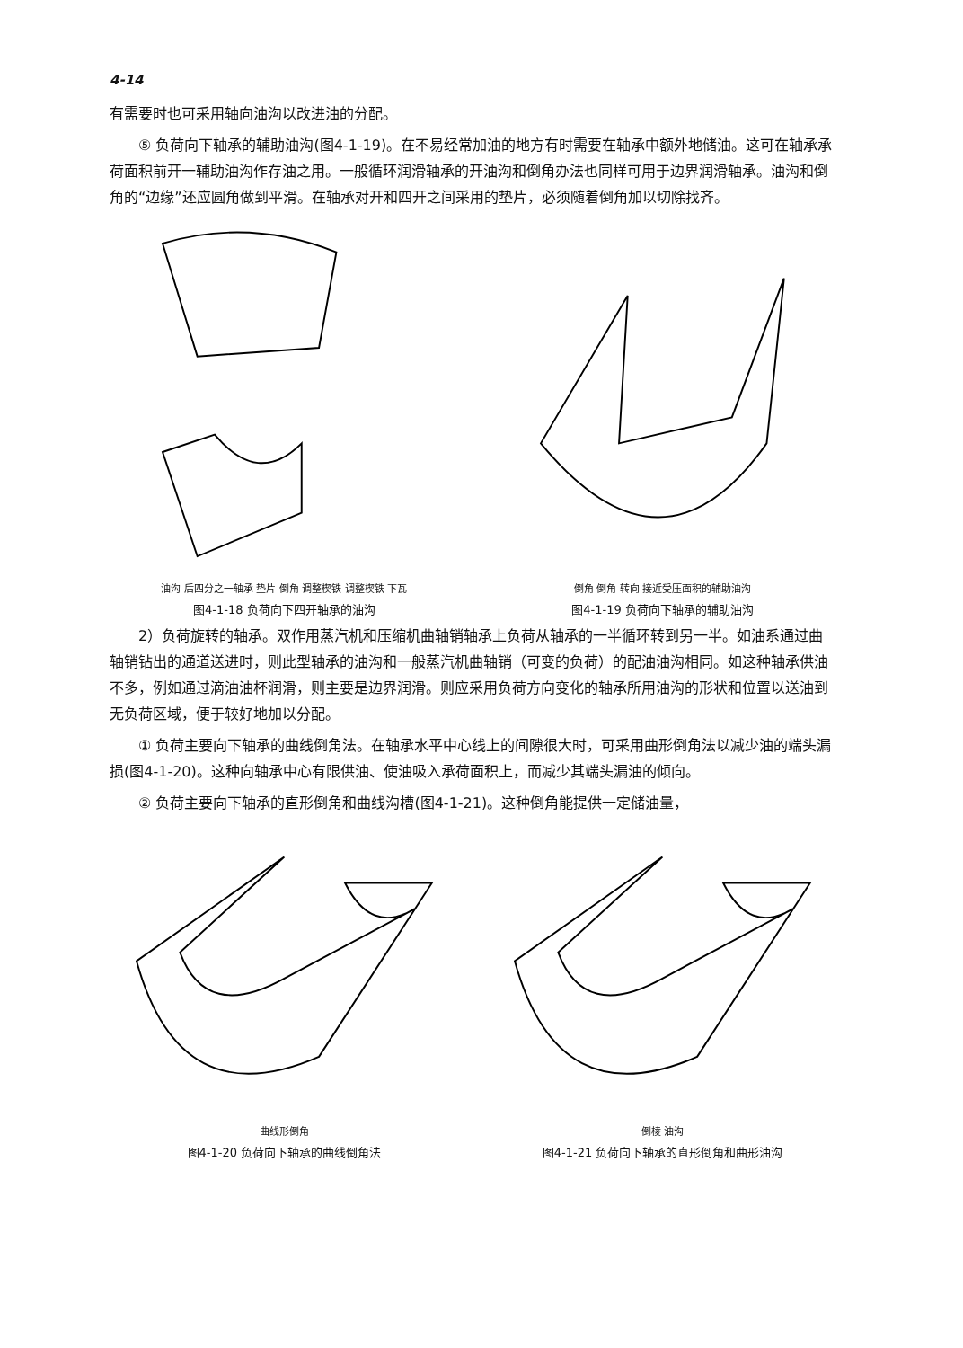4-14
有需要时也可采用轴向油沟以改进油的分配。
⑤ 负荷向下轴承的辅助油沟(图4-1-19)。在不易经常加油的地方有时需要在轴承中额外地储油。这可在轴承承荷面积前开一辅助油沟作存油之用。一般循环润滑轴承的开油沟和倒角办法也同样可用于边界润滑轴承。油沟和倒角的“边缘”还应圆角做到平滑。在轴承对开和四开之间采用的垫片，必须随着倒角加以切除找齐。
油沟 后四分之一轴承 垫片 倒角 调整楔铁 调整楔铁 下瓦
图4-1-18 负荷向下四开轴承的油沟
倒角 倒角 转向 接近受压面积的辅助油沟
图4-1-19 负荷向下轴承的辅助油沟
2）负荷旋转的轴承。双作用蒸汽机和压缩机曲轴销轴承上负荷从轴承的一半循环转到另一半。如油系通过曲轴销钻出的通道送进时，则此型轴承的油沟和一般蒸汽机曲轴销（可变的负荷）的配油油沟相同。如这种轴承供油不多，例如通过滴油油杯润滑，则主要是边界润滑。则应采用负荷方向变化的轴承所用油沟的形状和位置以送油到无负荷区域，便于较好地加以分配。
① 负荷主要向下轴承的曲线倒角法。在轴承水平中心线上的间隙很大时，可采用曲形倒角法以减少油的端头漏损(图4-1-20)。这种向轴承中心有限供油、使油吸入承荷面积上，而减少其端头漏油的倾向。
② 负荷主要向下轴承的直形倒角和曲线沟槽(图4-1-21)。这种倒角能提供一定储油量，
曲线形倒角
图4-1-20 负荷向下轴承的曲线倒角法
倒棱 油沟
图4-1-21 负荷向下轴承的直形倒角和曲形油沟